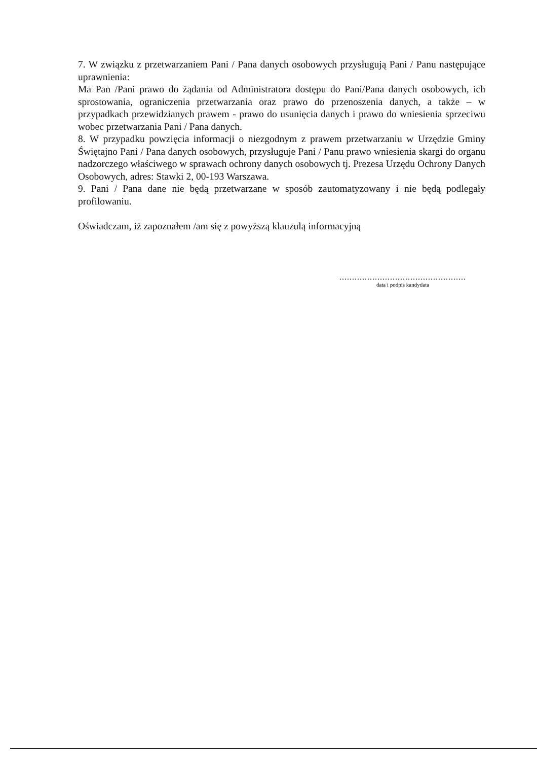7. W związku z przetwarzaniem Pani / Pana danych osobowych przysługują Pani / Panu następujące uprawnienia:
Ma Pan /Pani prawo do żądania od Administratora dostępu do Pani/Pana danych osobowych, ich sprostowania, ograniczenia przetwarzania oraz prawo do przenoszenia danych, a także – w przypadkach przewidzianych prawem - prawo do usunięcia danych i prawo do wniesienia sprzeciwu wobec przetwarzania Pani / Pana danych.
8. W przypadku powzięcia informacji o niezgodnym z prawem przetwarzaniu w Urzędzie Gminy Świętajno Pani / Pana danych osobowych, przysługuje Pani / Panu prawo wniesienia skargi do organu nadzorczego właściwego w sprawach ochrony danych osobowych tj. Prezesa Urzędu Ochrony Danych Osobowych, adres: Stawki 2, 00-193 Warszawa.
9. Pani / Pana dane nie będą przetwarzane w sposób zautomatyzowany i nie będą podlegały profilowaniu.
Oświadczam, iż zapoznałem /am się z powyższą klauzulą informacyjną
..................................................
data i podpis kandydata